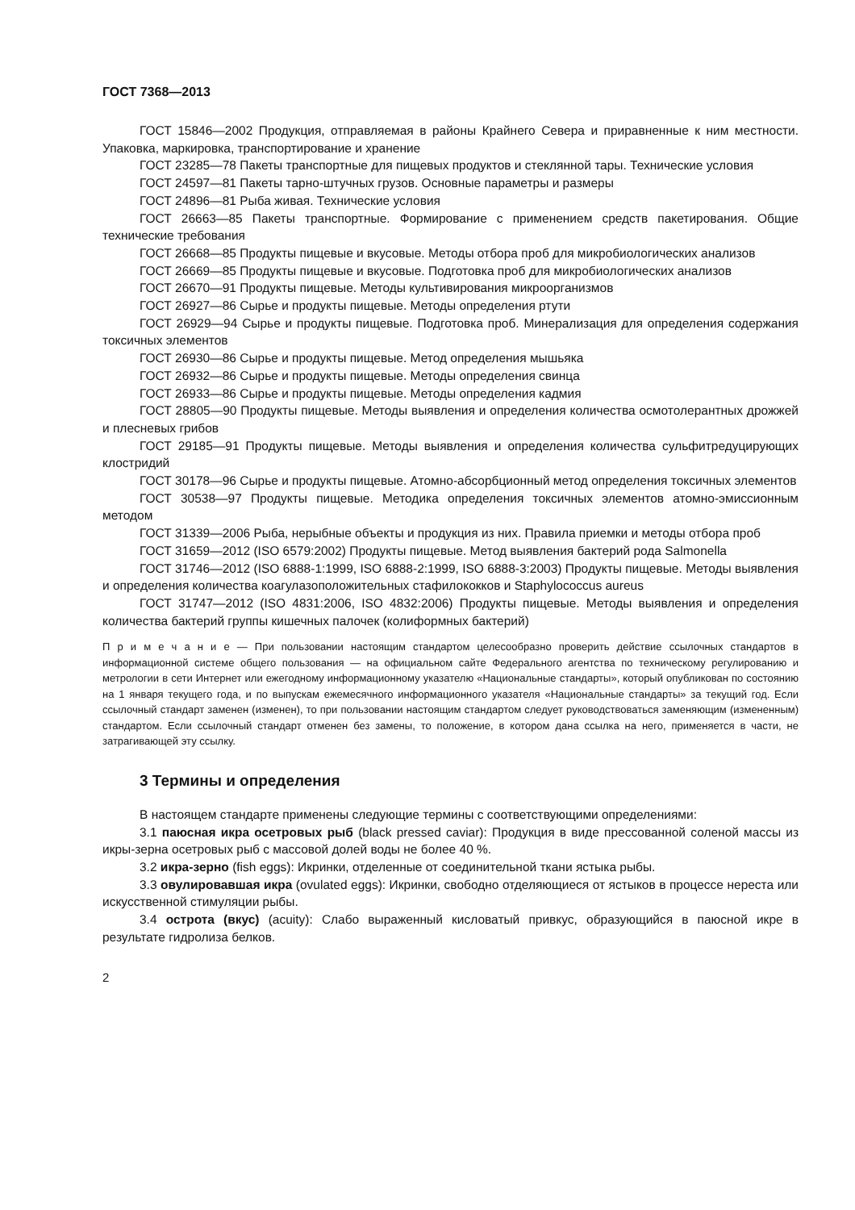ГОСТ 7368—2013
ГОСТ 15846—2002 Продукция, отправляемая в районы Крайнего Севера и приравненные к ним местности. Упаковка, маркировка, транспортирование и хранение
ГОСТ 23285—78 Пакеты транспортные для пищевых продуктов и стеклянной тары. Технические условия
ГОСТ 24597—81 Пакеты тарно-штучных грузов. Основные параметры и размеры
ГОСТ 24896—81 Рыба живая. Технические условия
ГОСТ 26663—85 Пакеты транспортные. Формирование с применением средств пакетирования. Общие технические требования
ГОСТ 26668—85 Продукты пищевые и вкусовые. Методы отбора проб для микробиологических анализов
ГОСТ 26669—85 Продукты пищевые и вкусовые. Подготовка проб для микробиологических анализов
ГОСТ 26670—91 Продукты пищевые. Методы культивирования микроорганизмов
ГОСТ 26927—86 Сырье и продукты пищевые. Методы определения ртути
ГОСТ 26929—94 Сырье и продукты пищевые. Подготовка проб. Минерализация для определения содержания токсичных элементов
ГОСТ 26930—86 Сырье и продукты пищевые. Метод определения мышьяка
ГОСТ 26932—86 Сырье и продукты пищевые. Методы определения свинца
ГОСТ 26933—86 Сырье и продукты пищевые. Методы определения кадмия
ГОСТ 28805—90 Продукты пищевые. Методы выявления и определения количества осмотолерантных дрожжей и плесневых грибов
ГОСТ 29185—91 Продукты пищевые. Методы выявления и определения количества сульфитредуцирующих клостридий
ГОСТ 30178—96 Сырье и продукты пищевые. Атомно-абсорбционный метод определения токсичных элементов
ГОСТ 30538—97 Продукты пищевые. Методика определения токсичных элементов атомно-эмиссионным методом
ГОСТ 31339—2006 Рыба, нерыбные объекты и продукция из них. Правила приемки и методы отбора проб
ГОСТ 31659—2012 (ISO 6579:2002) Продукты пищевые. Метод выявления бактерий рода Salmonella
ГОСТ 31746—2012 (ISO 6888-1:1999, ISO 6888-2:1999, ISO 6888-3:2003) Продукты пищевые. Методы выявления и определения количества коагулазоположительных стафилококков и Staphylococcus aureus
ГОСТ 31747—2012 (ISO 4831:2006, ISO 4832:2006) Продукты пищевые. Методы выявления и определения количества бактерий группы кишечных палочек (колиформных бактерий)
П р и м е ч а н и е — При пользовании настоящим стандартом целесообразно проверить действие ссылочных стандартов в информационной системе общего пользования — на официальном сайте Федерального агентства по техническому регулированию и метрологии в сети Интернет или ежегодному информационному указателю «Национальные стандарты», который опубликован по состоянию на 1 января текущего года, и по выпускам ежемесячного информационного указателя «Национальные стандарты» за текущий год. Если ссылочный стандарт заменен (изменен), то при пользовании настоящим стандартом следует руководствоваться заменяющим (измененным) стандартом. Если ссылочный стандарт отменен без замены, то положение, в котором дана ссылка на него, применяется в части, не затрагивающей эту ссылку.
3 Термины и определения
В настоящем стандарте применены следующие термины с соответствующими определениями:
3.1 паюсная икра осетровых рыб (black pressed caviar): Продукция в виде прессованной соленой массы из икры-зерна осетровых рыб с массовой долей воды не более 40 %.
3.2 икра-зерно (fish eggs): Икринки, отделенные от соединительной ткани ястыка рыбы.
3.3 овулировавшая икра (ovulated eggs): Икринки, свободно отделяющиеся от ястыков в процессе нереста или искусственной стимуляции рыбы.
3.4 острота (вкус) (acuity): Слабо выраженный кисловатый привкус, образующийся в паюсной икре в результате гидролиза белков.
2